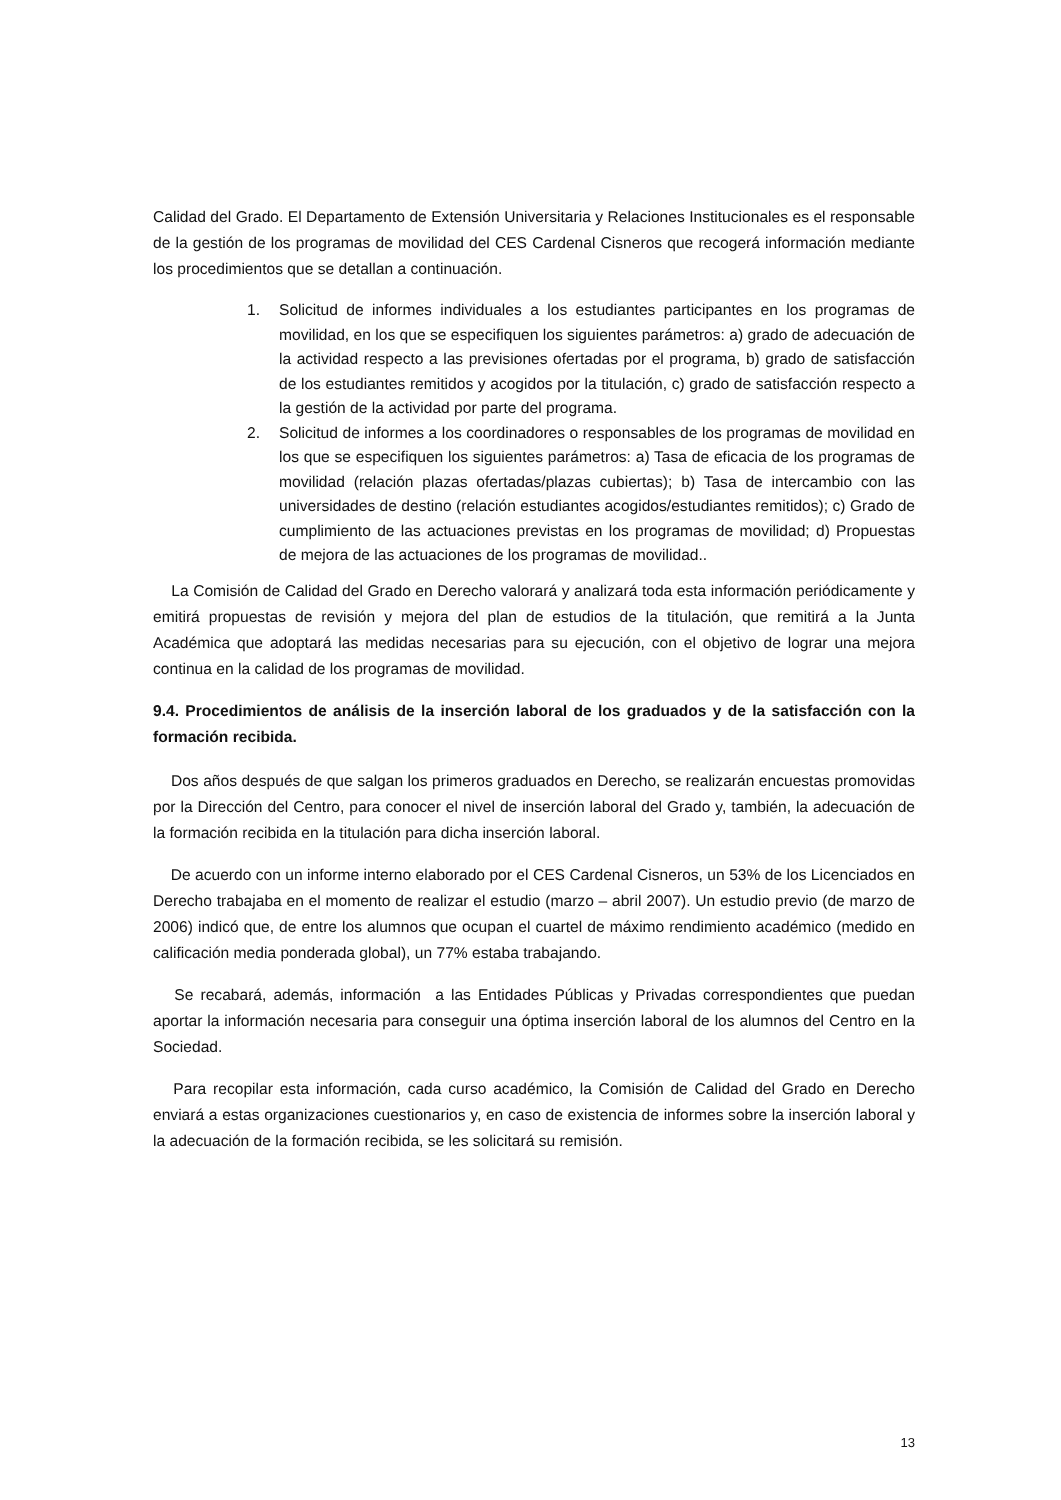Calidad del Grado. El Departamento de Extensión Universitaria y Relaciones Institucionales es el responsable de la gestión de los programas de movilidad del CES Cardenal Cisneros que recogerá información mediante los procedimientos que se detallan a continuación.
1. Solicitud de informes individuales a los estudiantes participantes en los programas de movilidad, en los que se especifiquen los siguientes parámetros: a) grado de adecuación de la actividad respecto a las previsiones ofertadas por el programa, b) grado de satisfacción de los estudiantes remitidos y acogidos por la titulación, c) grado de satisfacción respecto a la gestión de la actividad por parte del programa.
2. Solicitud de informes a los coordinadores o responsables de los programas de movilidad en los que se especifiquen los siguientes parámetros: a) Tasa de eficacia de los programas de movilidad (relación plazas ofertadas/plazas cubiertas); b) Tasa de intercambio con las universidades de destino (relación estudiantes acogidos/estudiantes remitidos); c) Grado de cumplimiento de las actuaciones previstas en los programas de movilidad; d) Propuestas de mejora de las actuaciones de los programas de movilidad..
La Comisión de Calidad del Grado en Derecho valorará y analizará toda esta información periódicamente y emitirá propuestas de revisión y mejora del plan de estudios de la titulación, que remitirá a la Junta Académica que adoptará las medidas necesarias para su ejecución, con el objetivo de lograr una mejora continua en la calidad de los programas de movilidad.
9.4. Procedimientos de análisis de la inserción laboral de los graduados y de la satisfacción con la formación recibida.
Dos años después de que salgan los primeros graduados en Derecho, se realizarán encuestas promovidas por la Dirección del Centro, para conocer el nivel de inserción laboral del Grado y, también, la adecuación de la formación recibida en la titulación para dicha inserción laboral.
De acuerdo con un informe interno elaborado por el CES Cardenal Cisneros, un 53% de los Licenciados en Derecho trabajaba en el momento de realizar el estudio (marzo – abril 2007). Un estudio previo (de marzo de 2006) indicó que, de entre los alumnos que ocupan el cuartel de máximo rendimiento académico (medido en calificación media ponderada global), un 77% estaba trabajando.
Se recabará, además, información a las Entidades Públicas y Privadas correspondientes que puedan aportar la información necesaria para conseguir una óptima inserción laboral de los alumnos del Centro en la Sociedad.
Para recopilar esta información, cada curso académico, la Comisión de Calidad del Grado en Derecho enviará a estas organizaciones cuestionarios y, en caso de existencia de informes sobre la inserción laboral y la adecuación de la formación recibida, se les solicitará su remisión.
13